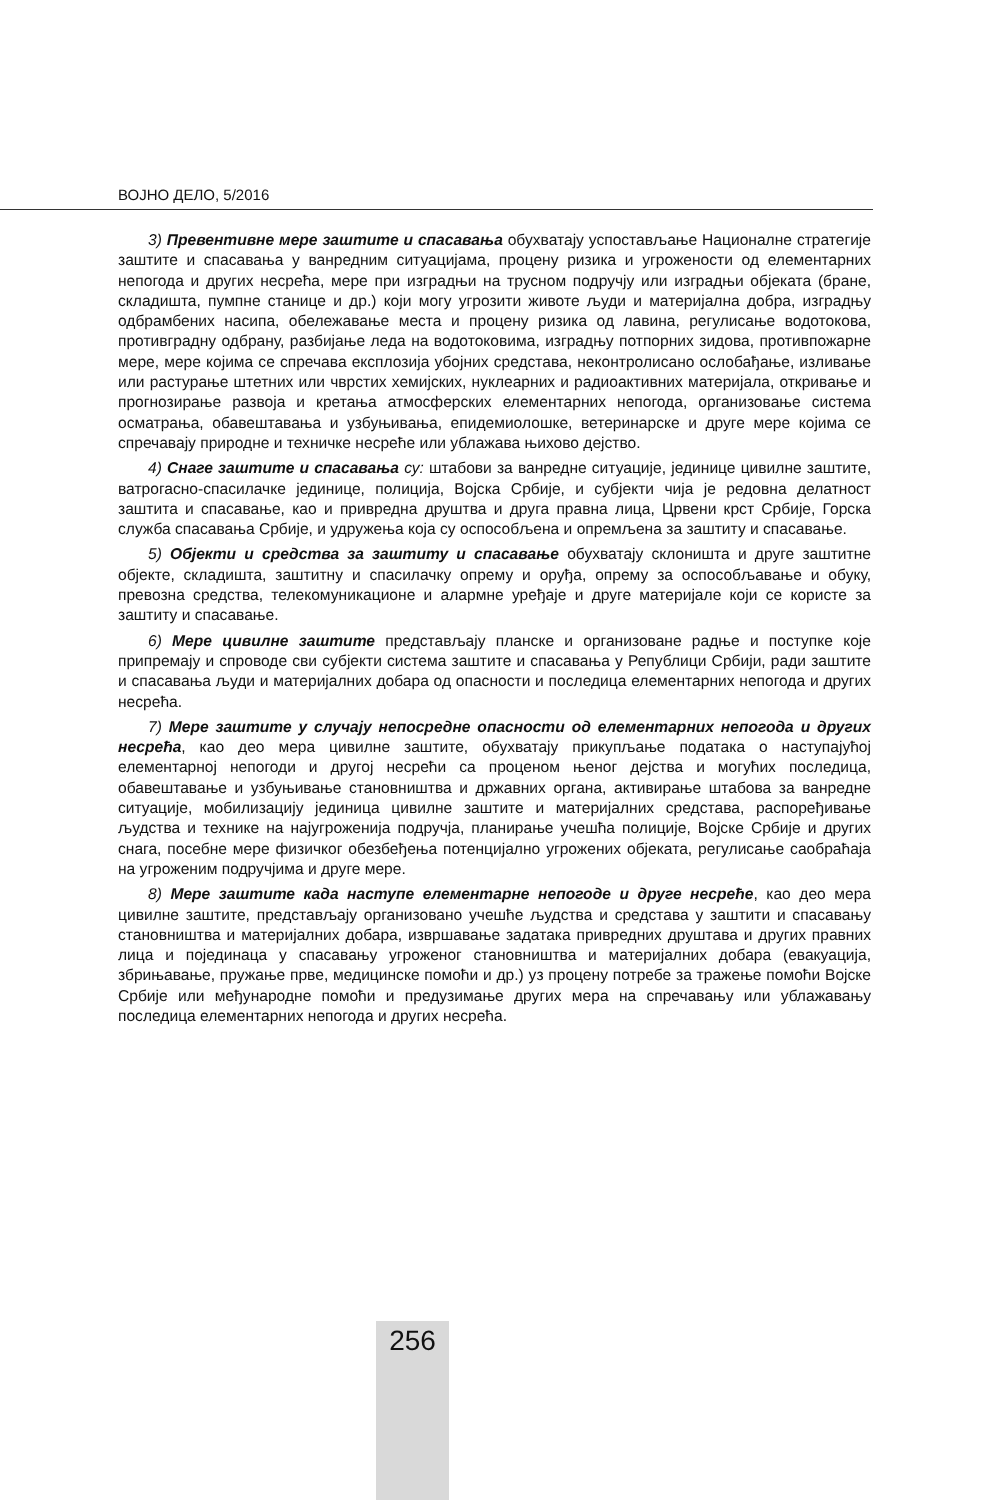ВОЈНО ДЕЛО, 5/2016
3) Превентивне мере заштите и спасавања обухватају успостављање Националне стратегије заштите и спасавања у ванредним ситуацијама, процену ризика и угрожености од елементарних непогода и других несрећа, мере при изградњи на трусном подручју или изградњи објеката (бране, складишта, пумпне станице и др.) који могу угрозити животе људи и материјална добра, изградњу одбрамбених насипа, обележавање места и процену ризика од лавина, регулисање водотокова, противградну одбрану, разбијање леда на водотоковима, изградњу потпорних зидова, противпожарне мере, мере којима се спречава експлозија убојних средстава, неконтролисано ослобађање, изливање или растурање штетних или чврстих хемијских, нуклеарних и радиоактивних материјала, откривање и прогнозирање развоја и кретања атмосферских елементарних непогода, организовање система осматрања, обавештавања и узбуњивања, епидемиолошке, ветеринарске и друге мере којима се спречавају природне и техничке несреће или ублажава њихово дејство.
4) Снаге заштите и спасавања су: штабови за ванредне ситуације, јединице цивилне заштите, ватрогасно-спасилачке јединице, полиција, Војска Србије, и субјекти чија је редовна делатност заштита и спасавање, као и привредна друштва и друга правна лица, Црвени крст Србије, Горска служба спасавања Србије, и удружења која су оспособљена и опремљена за заштиту и спасавање.
5) Објекти и средства за заштиту и спасавање обухватају склоништа и друге заштитне објекте, складишта, заштитну и спасилачку опрему и оруђа, опрему за оспособљавање и обуку, превозна средства, телекомуникационе и алармне уређаје и друге материјале који се користе за заштиту и спасавање.
6) Мере цивилне заштите представљају планске и организоване радње и поступке које припремају и спроводе сви субјекти система заштите и спасавања у Републици Србији, ради заштите и спасавања људи и материјалних добара од опасности и последица елементарних непогода и других несрећа.
7) Мере заштите у случају непосредне опасности од елементарних непогода и других несрећа, као део мера цивилне заштите, обухватају прикупљање података о наступајућој елементарној непогоди и другој несрећи са проценом њеног дејства и могућих последица, обавештавање и узбуњивање становништва и државних органа, активирање штабова за ванредне ситуације, мобилизацију јединица цивилне заштите и материјалних средстава, распоређивање људства и технике на најугроженија подручја, планирање учешћа полиције, Војске Србије и других снага, посебне мере физичког обезбеђења потенцијално угрожених објеката, регулисање саобраћаја на угроженим подручјима и друге мере.
8) Мере заштите када наступе елементарне непогоде и друге несреће, као део мера цивилне заштите, представљају организовано учешће људства и средстава у заштити и спасавању становништва и материјалних добара, извршавање задатака привредних друштава и других правних лица и појединаца у спасавању угроженог становништва и материјалних добара (евакуација, збрињавање, пружање прве, медицинске помоћи и др.) уз процену потребе за тражење помоћи Војске Србије или међународне помоћи и предузимање других мера на спречавању или ублажавању последица елементарних непогода и других несрећа.
256